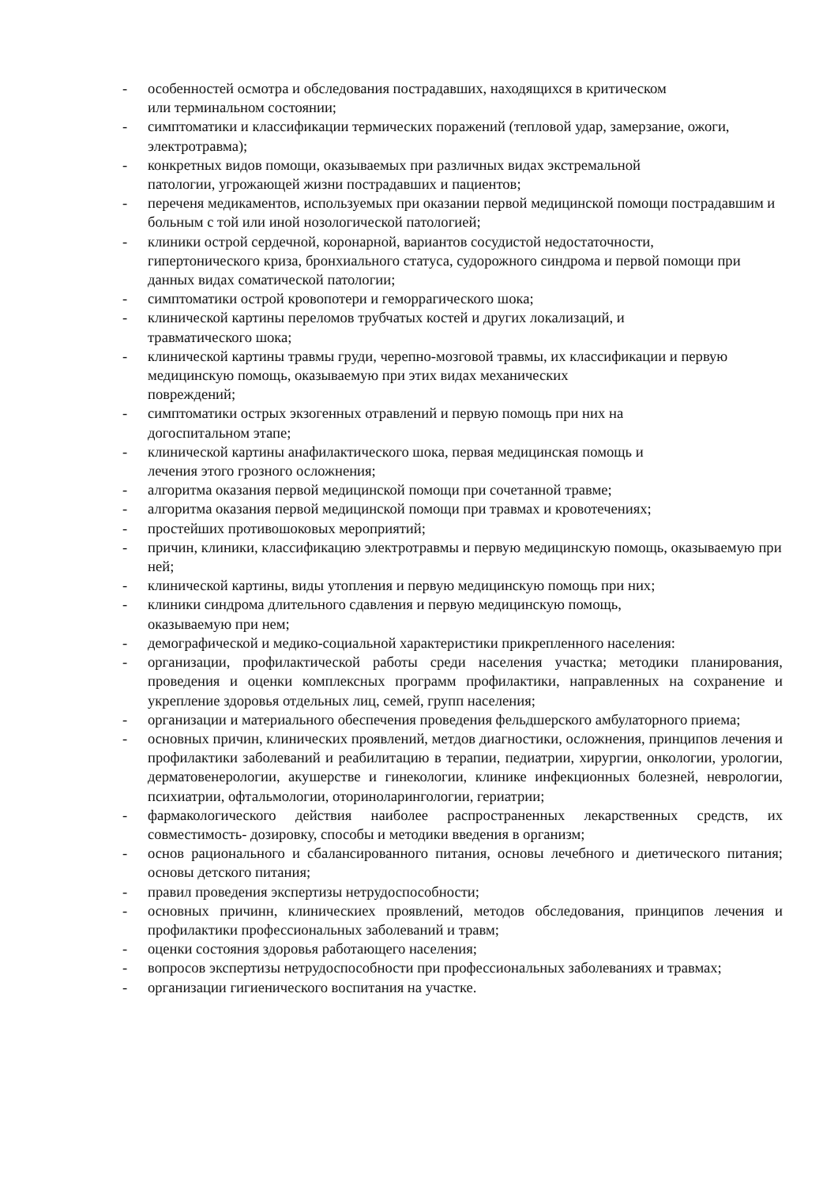- особенностей осмотра и обследования пострадавших, находящихся в критическом
или терминальном состоянии;
- симптоматики и классификации термических поражений (тепловой удар, замерзание, ожоги, электротравма);
- конкретных видов помощи, оказываемых при различных видах экстремальной
патологии, угрожающей жизни пострадавших и пациентов;
- переченя медикаментов, используемых при оказании первой медицинской помощи пострадавшим и больным с той или иной нозологической патологией;
- клиники острой сердечной, коронарной, вариантов сосудистой недостаточности,
гипертонического криза, бронхиального статуса, судорожного синдрома и первой помощи при данных видах соматической патологии;
- симптоматики острой кровопотери и геморрагического шока;
- клинической картины переломов трубчатых костей и других локализаций, и
травматического шока;
- клинической картины травмы груди, черепно-мозговой травмы, их классификации и первую медицинскую помощь, оказываемую при этих видах механических
повреждений;
- симптоматики острых экзогенных отравлений и первую помощь при них на
догоспитальном этапе;
- клинической картины анафилактического шока, первая медицинская помощь и
лечения этого грозного осложнения;
- алгоритма оказания первой медицинской помощи при сочетанной травме;
- алгоритма оказания первой медицинской помощи при травмах и кровотечениях;
- простейших противошоковых мероприятий;
- причин, клиники, классификацию электротравмы и первую медицинскую помощь, оказываемую при ней;
- клинической картины, виды утопления и первую медицинскую помощь при них;
- клиники синдрома длительного сдавления и первую медицинскую помощь,
оказываемую при нем;
- демографической и медико-социальной характеристики прикрепленного населения:
- организации, профилактической работы среди населения участка; методики планирования, проведения и оценки комплексных программ профилактики, направленных на сохранение и укрепление здоровья отдельных лиц, семей, групп населения;
- организации и материального обеспечения проведения фельдшерского амбулаторного приема;
- основных причин, клинических проявлений, метдов диагностики, осложнения, принципов лечения и профилактики заболеваний и реабилитацию в терапии, педиатрии, хирургии, онкологии, урологии, дерматовенерологии, акушерстве и гинекологии, клинике инфекционных болезней, неврологии, психиатрии, офтальмологии, оториноларингологии, гериатрии;
- фармакологического действия наиболее распространенных лекарственных средств, их совместимость- дозировку, способы и методики введения в организм;
- основ рационального и сбалансированного питания, основы лечебного и диетического питания; основы детского питания;
- правил проведения экспертизы нетрудоспособности;
- основных причинн, клиническиех проявлений, методов обследования, принципов лечения и профилактики профессиональных заболеваний и травм;
- оценки состояния здоровья работающего населения;
- вопросов экспертизы нетрудоспособности при профессиональных заболеваниях и травмах;
- организации гигиенического воспитания на участке.